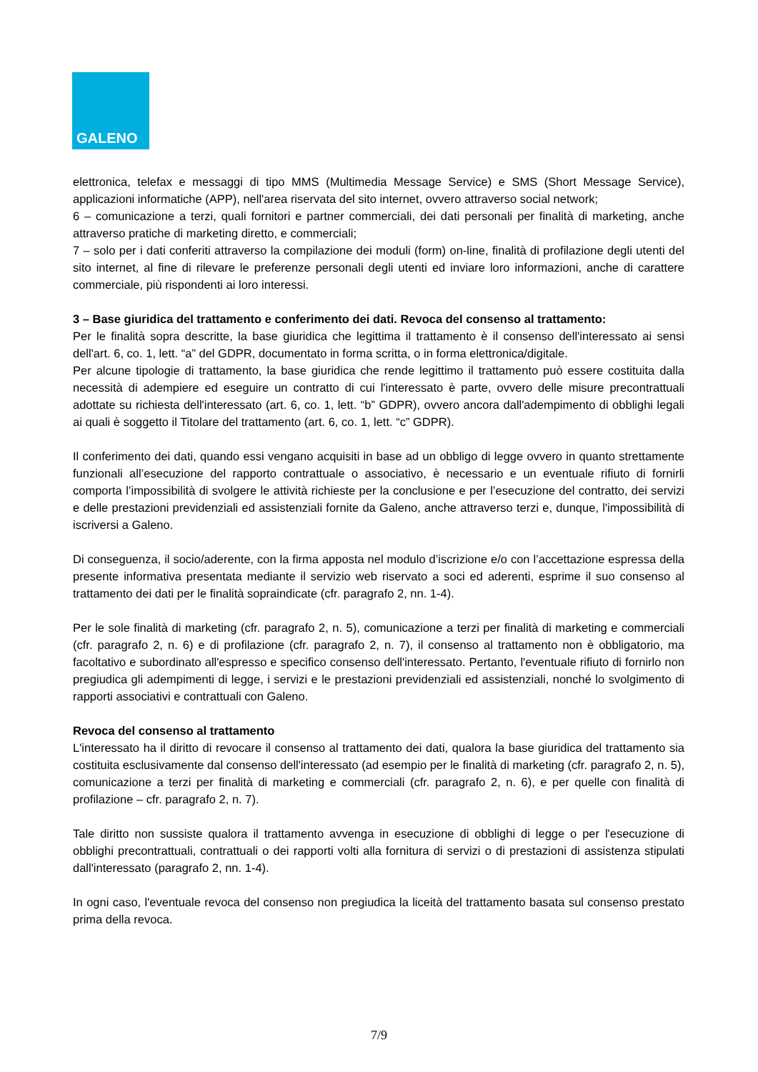GALENO
elettronica, telefax e messaggi di tipo MMS (Multimedia Message Service) e SMS (Short Message Service), applicazioni informatiche (APP), nell'area riservata del sito internet, ovvero attraverso social network;
6 – comunicazione a terzi, quali fornitori e partner commerciali, dei dati personali per finalità di marketing, anche attraverso pratiche di marketing diretto, e commerciali;
7 – solo per i dati conferiti attraverso la compilazione dei moduli (form) on-line, finalità di profilazione degli utenti del sito internet, al fine di rilevare le preferenze personali degli utenti ed inviare loro informazioni, anche di carattere commerciale, più rispondenti ai loro interessi.
3 – Base giuridica del trattamento e conferimento dei dati. Revoca del consenso al trattamento:
Per le finalità sopra descritte, la base giuridica che legittima il trattamento è il consenso dell'interessato ai sensi dell'art. 6, co. 1, lett. “a” del GDPR, documentato in forma scritta, o in forma elettronica/digitale.
Per alcune tipologie di trattamento, la base giuridica che rende legittimo il trattamento può essere costituita dalla necessità di adempiere ed eseguire un contratto di cui l'interessato è parte, ovvero delle misure precontrattuali adottate su richiesta dell'interessato (art. 6, co. 1, lett. “b” GDPR), ovvero ancora dall'adempimento di obblighi legali ai quali è soggetto il Titolare del trattamento (art. 6, co. 1, lett. “c” GDPR).
Il conferimento dei dati, quando essi vengano acquisiti in base ad un obbligo di legge ovvero in quanto strettamente funzionali all’esecuzione del rapporto contrattuale o associativo, è necessario e un eventuale rifiuto di fornirli comporta l’impossibilità di svolgere le attività richieste per la conclusione e per l’esecuzione del contratto, dei servizi e delle prestazioni previdenziali ed assistenziali fornite da Galeno, anche attraverso terzi e, dunque, l'impossibilità di iscriversi a Galeno.
Di conseguenza, il socio/aderente, con la firma apposta nel modulo d’iscrizione e/o con l’accettazione espressa della presente informativa presentata mediante il servizio web riservato a soci ed aderenti, esprime il suo consenso al trattamento dei dati per le finalità sopraindicate (cfr. paragrafo 2, nn. 1-4).
Per le sole finalità di marketing (cfr. paragrafo 2, n. 5), comunicazione a terzi per finalità di marketing e commerciali (cfr. paragrafo 2, n. 6) e di profilazione (cfr. paragrafo 2, n. 7), il consenso al trattamento non è obbligatorio, ma facoltativo e subordinato all'espresso e specifico consenso dell'interessato. Pertanto, l'eventuale rifiuto di fornirlo non pregiudica gli adempimenti di legge, i servizi e le prestazioni previdenziali ed assistenziali, nonché lo svolgimento di rapporti associativi e contrattuali con Galeno.
Revoca del consenso al trattamento
L'interessato ha il diritto di revocare il consenso al trattamento dei dati, qualora la base giuridica del trattamento sia costituita esclusivamente dal consenso dell'interessato (ad esempio per le finalità di marketing (cfr. paragrafo 2, n. 5), comunicazione a terzi per finalità di marketing e commerciali (cfr. paragrafo 2, n. 6), e per quelle con finalità di profilazione – cfr. paragrafo 2, n. 7).
Tale diritto non sussiste qualora il trattamento avvenga in esecuzione di obblighi di legge o per l'esecuzione di obblighi precontrattuali, contrattuali o dei rapporti volti alla fornitura di servizi o di prestazioni di assistenza stipulati dall'interessato (paragrafo 2, nn. 1-4).
In ogni caso, l'eventuale revoca del consenso non pregiudica la liceità del trattamento basata sul consenso prestato prima della revoca.
7/9